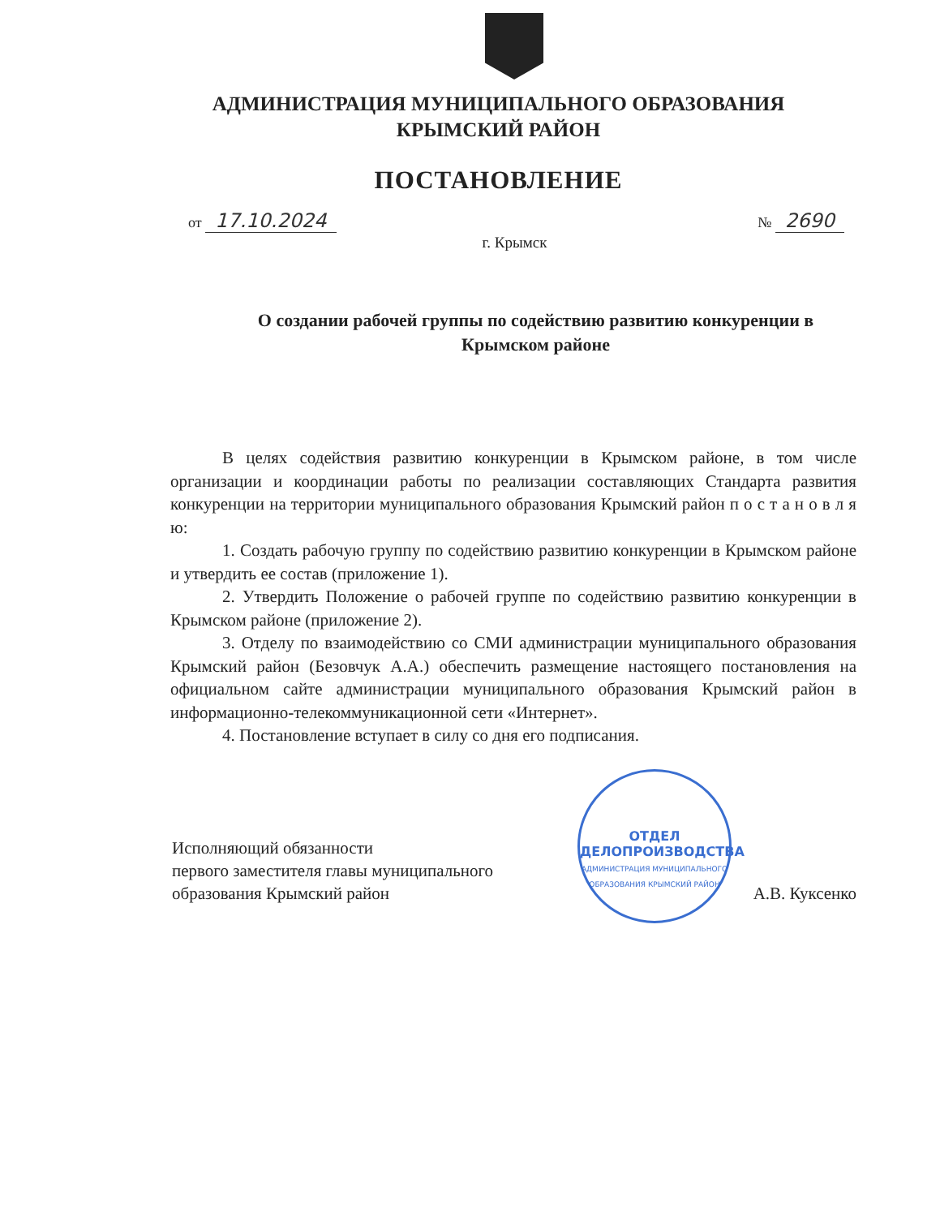АДМИНИСТРАЦИЯ МУНИЦИПАЛЬНОГО ОБРАЗОВАНИЯ
КРЫМСКИЙ РАЙОН
ПОСТАНОВЛЕНИЕ
от 17.10.2024 № 2690
г. Крымск
О создании рабочей группы по содействию развитию конкуренции в Крымском районе
В целях содействия развитию конкуренции в Крымском районе, в том числе организации и координации работы по реализации составляющих Стандарта развития конкуренции на территории муниципального образования Крымский район п о с т а н о в л я ю:
1. Создать рабочую группу по содействию развитию конкуренции в Крымском районе и утвердить ее состав (приложение 1).
2. Утвердить Положение о рабочей группе по содействию развитию конкуренции в Крымском районе (приложение 2).
3. Отделу по взаимодействию со СМИ администрации муниципального образования Крымский район (Безовчук А.А.) обеспечить размещение настоящего постановления на официальном сайте администрации муниципального образования Крымский район в информационно-телекоммуникационной сети «Интернет».
4. Постановление вступает в силу со дня его подписания.
Исполняющий обязанности
первого заместителя главы муниципального
образования Крымский район
А.В. Куксенко
ОТДЕЛ
ДЕЛОПРОИЗВОДСТВА
АДМИНИСТРАЦИЯ МУНИЦИПАЛЬНОГО ОБРАЗОВАНИЯ КРЫМСКИЙ РАЙОН